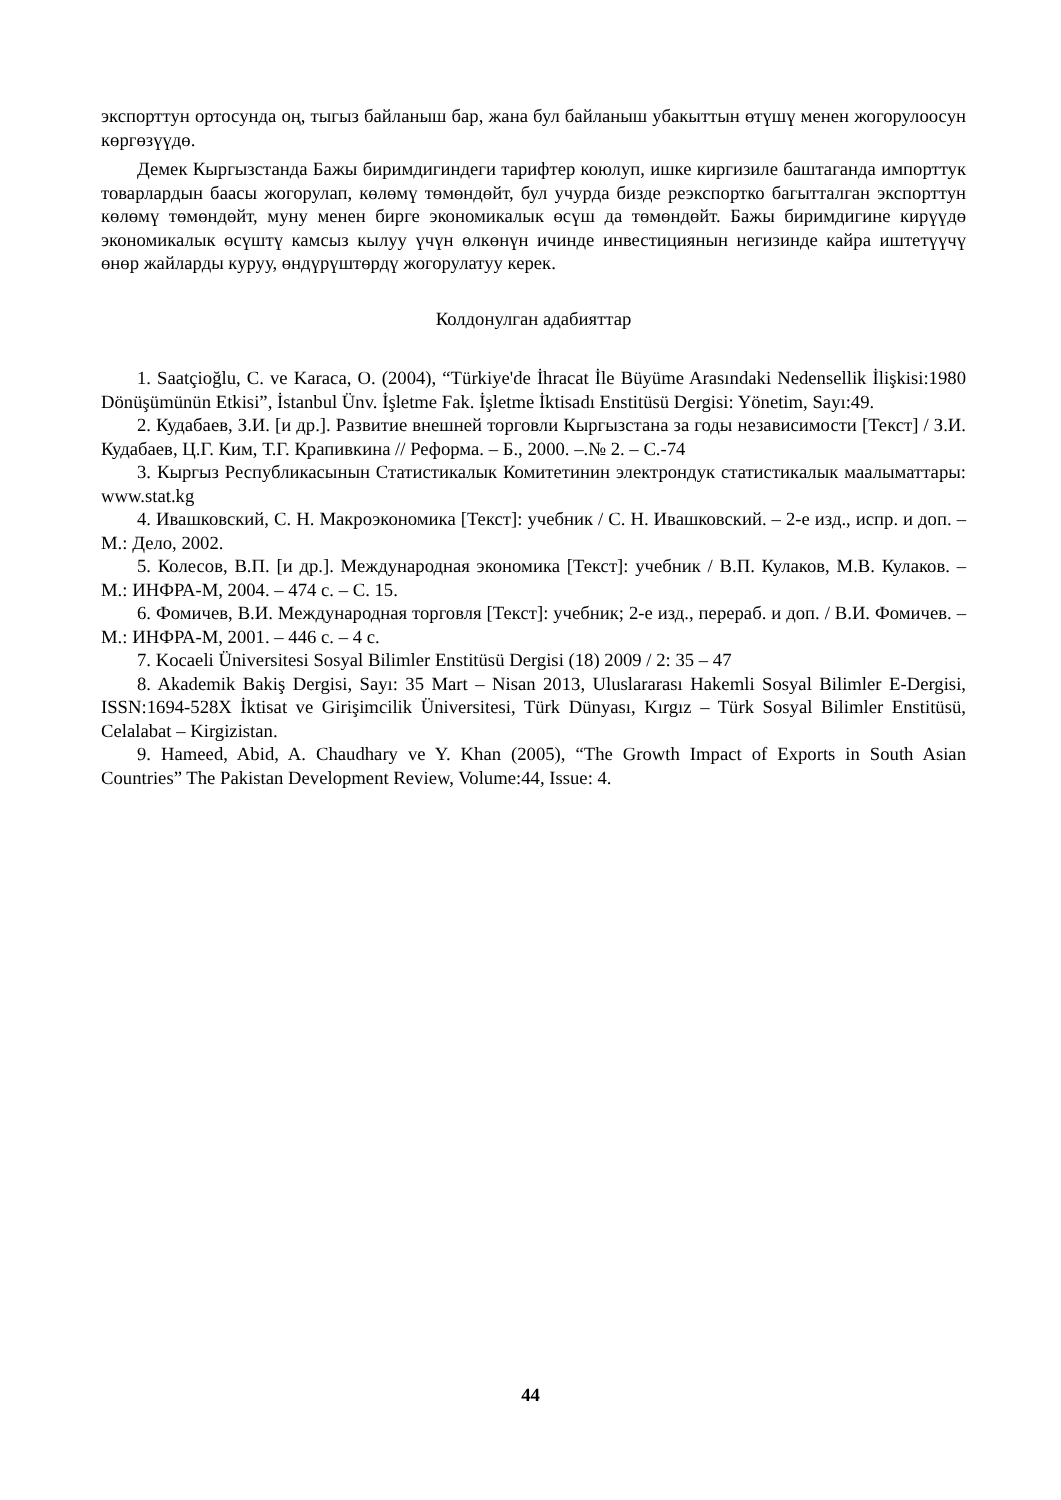экспорттун ортосунда оң, тыгыз байланыш бар, жана бул байланыш убакыттын өтүшү менен жогорулоосун көргөзүүдө.
Демек Кыргызстанда Бажы биримдигиндеги тарифтер коюлуп, ишке киргизиле баштаганда импорттук товарлардын баасы жогорулап, көлөмү төмөндөйт, бул учурда бизде реэкспортко багытталган экспорттун көлөмү төмөндөйт, муну менен бирге экономикалык өсүш да төмөндөйт. Бажы биримдигине кирүүдө экономикалык өсүштү камсыз кылуу үчүн өлкөнүн ичинде инвестициянын негизинде кайра иштетүүчү өнөр жайларды куруу, өндүрүштөрдү жогорулатуу керек.
Колдонулган адабияттар
1. Saatçioğlu, C. ve Karaca, O. (2004), “Türkiye'de İhracat İle Büyüme Arasındaki Nedensellik İlişkisi:1980 Dönüşümünün Etkisi”, İstanbul Ünv. İşletme Fak. İşletme İktisadı Enstitüsü Dergisi: Yönetim, Sayı:49.
2. Кудабаев, З.И. [и др.]. Развитие внешней торговли Кыргызстана за годы независимости [Текст] / З.И. Кудабаев, Ц.Г. Ким, Т.Г. Крапивкина // Реформа. – Б., 2000. –.№ 2. – С.-74
3. Кыргыз Республикасынын Статистикалык Комитетинин электрондук статистикалык маалыматтары: www.stat.kg
4. Ивашковский, С. Н. Макроэкономика [Текст]: учебник / С. Н. Ивашковский. – 2-е изд., испр. и доп. – М.: Дело, 2002.
5. Колесов, В.П. [и др.]. Международная экономика [Текст]: учебник / В.П. Кулаков, М.В. Кулаков. – М.: ИНФРА-М, 2004. – 474 с. – С. 15.
6. Фомичев, В.И. Международная торговля [Текст]: учебник; 2-е изд., перераб. и доп. / В.И. Фомичев. – М.: ИНФРА-М, 2001. – 446 с. – 4 с.
7. Kocaeli Üniversitesi Sosyal Bilimler Enstitüsü Dergisi (18) 2009 / 2: 35 – 47
8. Akademik Bakiş Dergisi, Sayı: 35 Mart – Nisan 2013, Uluslararası Hakemli Sosyal Bilimler E-Dergisi, ISSN:1694-528X İktisat ve Girişimcilik Üniversitesi, Türk Dünyası, Kırgız – Türk Sosyal Bilimler Enstitüsü, Celalabat – Kirgizistan.
9. Hameed, Abid, A. Chaudhary ve Y. Khan (2005), “The Growth Impact of Exports in South Asian Countries” The Pakistan Development Review, Volume:44, Issue: 4.
44